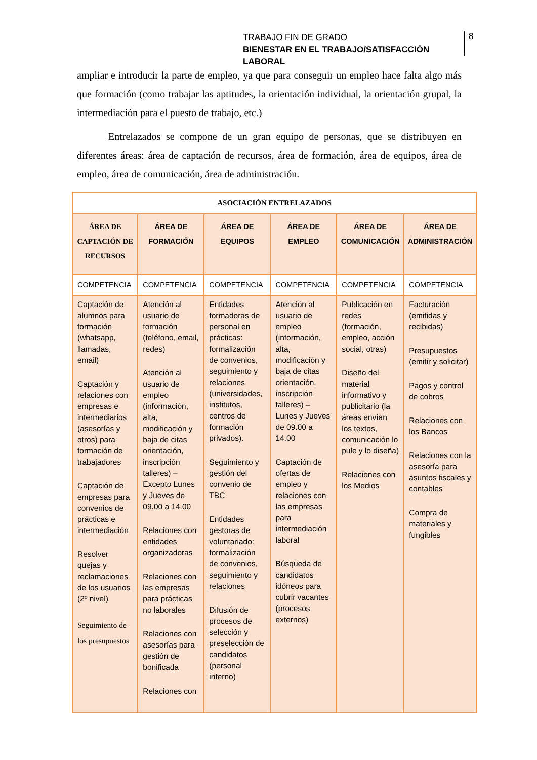TRABAJO FIN DE GRADO
BIENESTAR EN EL TRABAJO/SATISFACCIÓN LABORAL
8
ampliar e introducir la parte de empleo, ya que para conseguir un empleo hace falta algo más que formación (como trabajar las aptitudes, la orientación individual, la orientación grupal, la intermediación para el puesto de trabajo, etc.)
Entrelazados se compone de un gran equipo de personas, que se distribuyen en diferentes áreas: área de captación de recursos, área de formación, área de equipos, área de empleo, área de comunicación, área de administración.
| ASOCIACIÓN ENTRELAZADOS | | | | | |
| ÁREA DE CAPTACIÓN DE RECURSOS | ÁREA DE FORMACIÓN | ÁREA DE EQUIPOS | ÁREA DE EMPLEO | ÁREA DE COMUNICACIÓN | ÁREA DE ADMINISTRACIÓN |
| COMPETENCIA | COMPETENCIA | COMPETENCIA | COMPETENCIA | COMPETENCIA | COMPETENCIA |
| Captación de alumnos para formación (whatsapp, llamadas, email) Captación y relaciones con empresas e intermediarios (asesorías y otros) para formación de trabajadores Captación de empresas para convenios de prácticas e intermediación Resolver quejas y reclamaciones de los usuarios (2º nivel) Seguimiento de los presupuestos | Atención al usuario de formación (teléfono, email, redes) Atención al usuario de empleo (información, alta, modificación y baja de citas orientación, inscripción talleres) – Excepto Lunes y Jueves de 09.00 a 14.00 Relaciones con entidades organizadoras Relaciones con las empresas para prácticas no laborales Relaciones con asesorías para gestión de bonificada Relaciones con | Entidades formadoras de personal en prácticas: formalización de convenios, seguimiento y relaciones (universidades, institutos, centros de formación privados). Seguimiento y gestión del convenio de TBC Entidades gestoras de voluntariado: formalización de convenios, seguimiento y relaciones Difusión de procesos de selección y preselección de candidatos (personal interno) | Atención al usuario de empleo (información, alta, modificación y baja de citas orientación, inscripción talleres) – Lunes y Jueves de 09.00 a 14.00 Captación de ofertas de empleo y relaciones con las empresas para intermediación laboral Búsqueda de candidatos idóneos para cubrir vacantes (procesos externos) | Publicación en redes (formación, empleo, acción social, otras) Diseño del material informativo y publicitario (la áreas envían los textos, comunicación lo pule y lo diseña) Relaciones con los Medios | Facturación (emitidas y recibidas) Presupuestos (emitir y solicitar) Pagos y control de cobros Relaciones con los Bancos Relaciones con la asesoría para asuntos fiscales y contables Compra de materiales y fungibles |